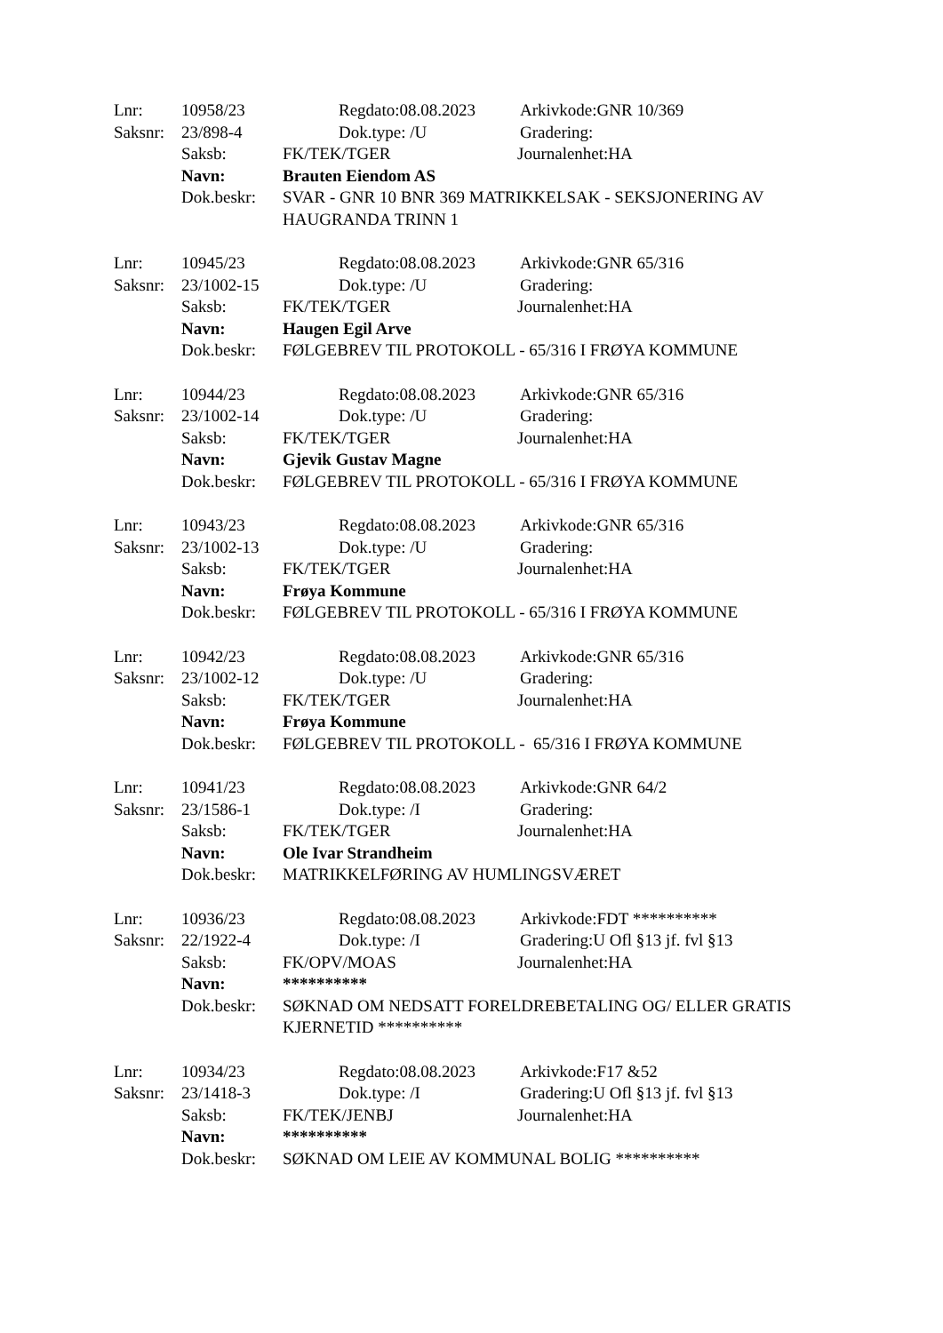Lnr: 10958/23 Regdato:08.08.2023 Arkivkode:GNR 10/369
Saksnr: 23/898-4 Dok.type: /U Gradering:
Saksb: FK/TEK/TGER Journalenhet:HA
Navn: Brauten Eiendom AS
Dok.beskr: SVAR - GNR 10 BNR 369 MATRIKKELSAK - SEKSJONERING AV HAUGRANDA TRINN 1
Lnr: 10945/23 Regdato:08.08.2023 Arkivkode:GNR 65/316
Saksnr: 23/1002-15 Dok.type: /U Gradering:
Saksb: FK/TEK/TGER Journalenhet:HA
Navn: Haugen Egil Arve
Dok.beskr: FØLGEBREV TIL PROTOKOLL - 65/316 I FRØYA KOMMUNE
Lnr: 10944/23 Regdato:08.08.2023 Arkivkode:GNR 65/316
Saksnr: 23/1002-14 Dok.type: /U Gradering:
Saksb: FK/TEK/TGER Journalenhet:HA
Navn: Gjevik Gustav Magne
Dok.beskr: FØLGEBREV TIL PROTOKOLL - 65/316 I FRØYA KOMMUNE
Lnr: 10943/23 Regdato:08.08.2023 Arkivkode:GNR 65/316
Saksnr: 23/1002-13 Dok.type: /U Gradering:
Saksb: FK/TEK/TGER Journalenhet:HA
Navn: Frøya Kommune
Dok.beskr: FØLGEBREV TIL PROTOKOLL - 65/316 I FRØYA KOMMUNE
Lnr: 10942/23 Regdato:08.08.2023 Arkivkode:GNR 65/316
Saksnr: 23/1002-12 Dok.type: /U Gradering:
Saksb: FK/TEK/TGER Journalenhet:HA
Navn: Frøya Kommune
Dok.beskr: FØLGEBREV TIL PROTOKOLL - 65/316 I FRØYA KOMMUNE
Lnr: 10941/23 Regdato:08.08.2023 Arkivkode:GNR 64/2
Saksnr: 23/1586-1 Dok.type: /I Gradering:
Saksb: FK/TEK/TGER Journalenhet:HA
Navn: Ole Ivar Strandheim
Dok.beskr: MATRIKKELFØRING AV HUMLINGSVÆRET
Lnr: 10936/23 Regdato:08.08.2023 Arkivkode:FDT **********
Saksnr: 22/1922-4 Dok.type: /I Gradering:U Ofl §13 jf. fvl §13
Saksb: FK/OPV/MOAS Journalenhet:HA
Navn: **********
Dok.beskr: SØKNAD OM NEDSATT FORELDREBETALING OG/ ELLER GRATIS KJERNETID **********
Lnr: 10934/23 Regdato:08.08.2023 Arkivkode:F17 &52
Saksnr: 23/1418-3 Dok.type: /I Gradering:U Ofl §13 jf. fvl §13
Saksb: FK/TEK/JENBJ Journalenhet:HA
Navn: **********
Dok.beskr: SØKNAD OM LEIE AV KOMMUNAL BOLIG **********